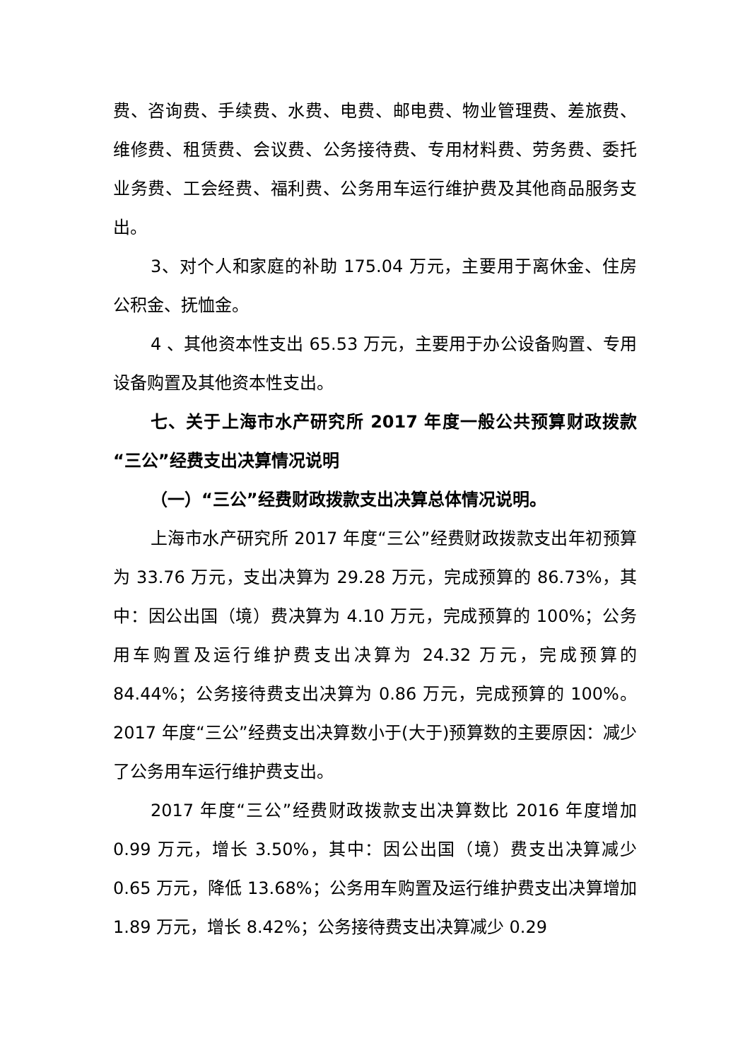费、咨询费、手续费、水费、电费、邮电费、物业管理费、差旅费、维修费、租赁费、会议费、公务接待费、专用材料费、劳务费、委托业务费、工会经费、福利费、公务用车运行维护费及其他商品服务支出。
3、对个人和家庭的补助 175.04 万元，主要用于离休金、住房公积金、抚恤金。
4 、其他资本性支出 65.53 万元，主要用于办公设备购置、专用设备购置及其他资本性支出。
七、关于上海市水产研究所 2017 年度一般公共预算财政拨款“三公”经费支出决算情况说明
（一）“三公”经费财政拨款支出决算总体情况说明。
上海市水产研究所 2017 年度“三公”经费财政拨款支出年初预算为 33.76 万元，支出决算为 29.28 万元，完成预算的 86.73%，其中：因公出国（境）费决算为 4.10 万元，完成预算的 100%；公务用车购置及运行维护费支出决算为 24.32 万元，完成预算的 84.44%；公务接待费支出决算为 0.86 万元，完成预算的 100%。2017 年度“三公”经费支出决算数小于(大于)预算数的主要原因：减少了公务用车运行维护费支出。
2017 年度“三公”经费财政拨款支出决算数比 2016 年度增加 0.99 万元，增长 3.50%，其中：因公出国（境）费支出决算减少 0.65 万元，降低 13.68%；公务用车购置及运行维护费支出决算增加 1.89 万元，增长 8.42%；公务接待费支出决算减少 0.29